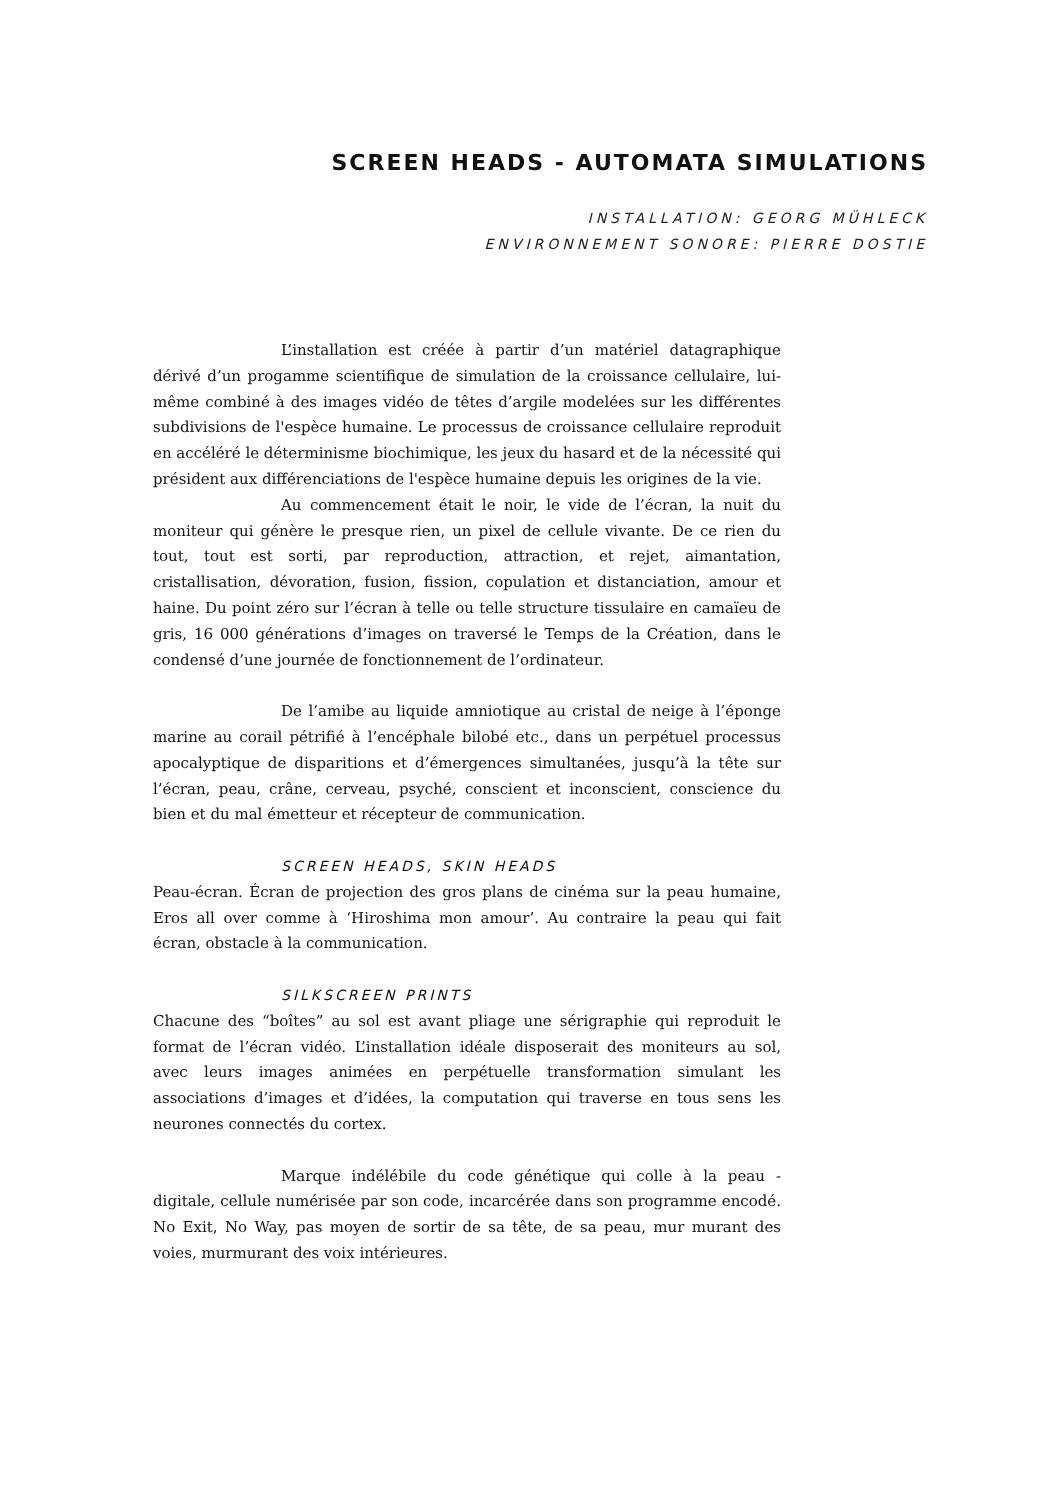SCREEN HEADS - AUTOMATA SIMULATIONS
INSTALLATION: GEORG MÜHLECK
ENVIRONNEMENT SONORE: PIERRE DOSTIE
L’installation est créée à partir d’un matériel datagraphique dérivé d’un progamme scientifique de simulation de la croissance cellulaire, lui-même combiné à des images vidéo de têtes d’argile modelées sur les différentes subdivisions de l'espèce humaine. Le processus de croissance cellulaire reproduit en accéléré le déterminisme biochimique, les jeux du hasard et de la nécessité qui président aux différenciations de l'espèce humaine depuis les origines de la vie.
Au commencement était le noir, le vide de l’écran, la nuit du moniteur qui génère le presque rien, un pixel de cellule vivante. De ce rien du tout, tout est sorti, par reproduction, attraction, et rejet, aimantation, cristallisation, dévoration, fusion, fission, copulation et distanciation, amour et haine. Du point zéro sur l’écran à telle ou telle structure tissulaire en camaïeu de gris, 16 000 générations d’images on traversé le Temps de la Création, dans le condensé d’une journée de fonctionnement de l’ordinateur.
De l’amibe au liquide amniotique au cristal de neige à l’éponge marine au corail pétrifié à l’encéphale bilobé etc., dans un perpétuel processus apocalyptique de disparitions et d’émergences simultanées, jusqu’à la tête sur l’écran, peau, crâne, cerveau, psyché, conscient et inconscient, conscience du bien et du mal émetteur et récepteur de communication.
SCREEN HEADS, SKIN HEADS
Peau-écran. Écran de projection des gros plans de cinéma sur la peau humaine, Eros all over comme à ‘Hiroshima mon amour’. Au contraire la peau qui fait écran, obstacle à la communication.
SILKSCREEN PRINTS
Chacune des “boîtes” au sol est avant pliage une sérigraphie qui reproduit le format de l’écran vidéo. L’installation idéale disposerait des moniteurs au sol, avec leurs images animées en perpétuelle transformation simulant les associations d’images et d’idées, la computation qui traverse en tous sens les neurones connectés du cortex.
Marque indélébile du code génétique qui colle à la peau - digitale, cellule numérisée par son code, incarcérée dans son programme encodé. No Exit, No Way, pas moyen de sortir de sa tête, de sa peau, mur murant des voies, murmurant des voix intérieures.